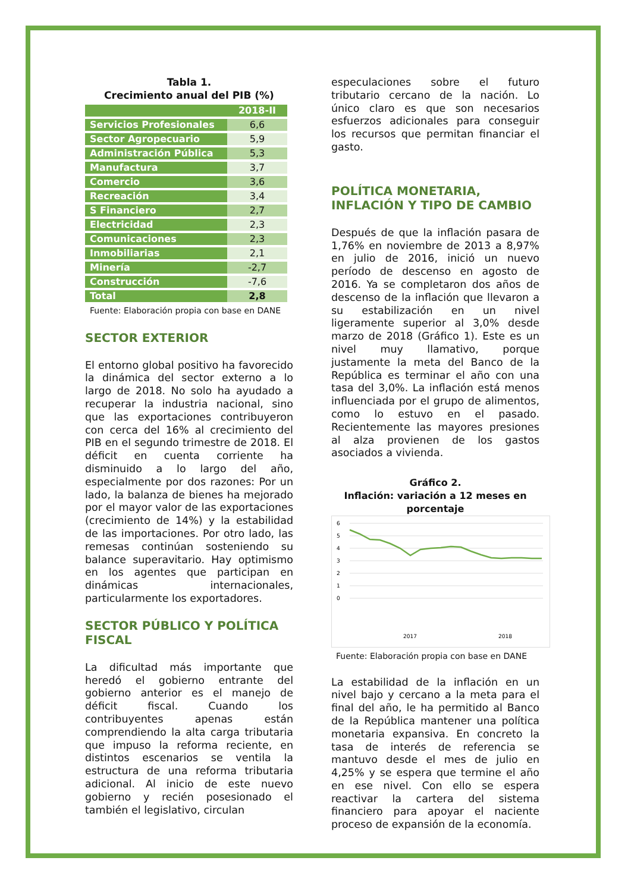Tabla 1.
Crecimiento anual del PIB (%)
| | 2018-II |
| --- | --- |
| Servicios Profesionales | 6,6 |
| Sector Agropecuario | 5,9 |
| Administración Pública | 5,3 |
| Manufactura | 3,7 |
| Comercio | 3,6 |
| Recreación | 3,4 |
| S Financiero | 2,7 |
| Electricidad | 2,3 |
| Comunicaciones | 2,3 |
| Inmobiliarias | 2,1 |
| Minería | -2,7 |
| Construcción | -7,6 |
| Total | 2,8 |
Fuente: Elaboración propia con base en DANE
SECTOR EXTERIOR
El entorno global positivo ha favorecido la dinámica del sector externo a lo largo de 2018. No solo ha ayudado a recuperar la industria nacional, sino que las exportaciones contribuyeron con cerca del 16% al crecimiento del PIB en el segundo trimestre de 2018. El déficit en cuenta corriente ha disminuido a lo largo del año, especialmente por dos razones: Por un lado, la balanza de bienes ha mejorado por el mayor valor de las exportaciones (crecimiento de 14%) y la estabilidad de las importaciones. Por otro lado, las remesas continúan sosteniendo su balance superavitario. Hay optimismo en los agentes que participan en dinámicas internacionales, particularmente los exportadores.
SECTOR PÚBLICO Y POLÍTICA FISCAL
La dificultad más importante que heredó el gobierno entrante del gobierno anterior es el manejo de déficit fiscal. Cuando los contribuyentes apenas están comprendiendo la alta carga tributaria que impuso la reforma reciente, en distintos escenarios se ventila la estructura de una reforma tributaria adicional. Al inicio de este nuevo gobierno y recién posesionado el también el legislativo, circulan
especulaciones sobre el futuro tributario cercano de la nación. Lo único claro es que son necesarios esfuerzos adicionales para conseguir los recursos que permitan financiar el gasto.
POLÍTICA MONETARIA, INFLACIÓN Y TIPO DE CAMBIO
Después de que la inflación pasara de 1,76% en noviembre de 2013 a 8,97% en julio de 2016, inició un nuevo período de descenso en agosto de 2016. Ya se completaron dos años de descenso de la inflación que llevaron a su estabilización en un nivel ligeramente superior al 3,0% desde marzo de 2018 (Gráfico 1). Este es un nivel muy llamativo, porque justamente la meta del Banco de la República es terminar el año con una tasa del 3,0%. La inflación está menos influenciada por el grupo de alimentos, como lo estuvo en el pasado. Recientemente las mayores presiones al alza provienen de los gastos asociados a vivienda.
Gráfico 2.
Inflación: variación a 12 meses en porcentaje
6
5
4
3
2
1
0
2017
2018
Fuente: Elaboración propia con base en DANE
La estabilidad de la inflación en un nivel bajo y cercano a la meta para el final del año, le ha permitido al Banco de la República mantener una política monetaria expansiva. En concreto la tasa de interés de referencia se mantuvo desde el mes de julio en 4,25% y se espera que termine el año en ese nivel. Con ello se espera reactivar la cartera del sistema financiero para apoyar el naciente proceso de expansión de la economía.